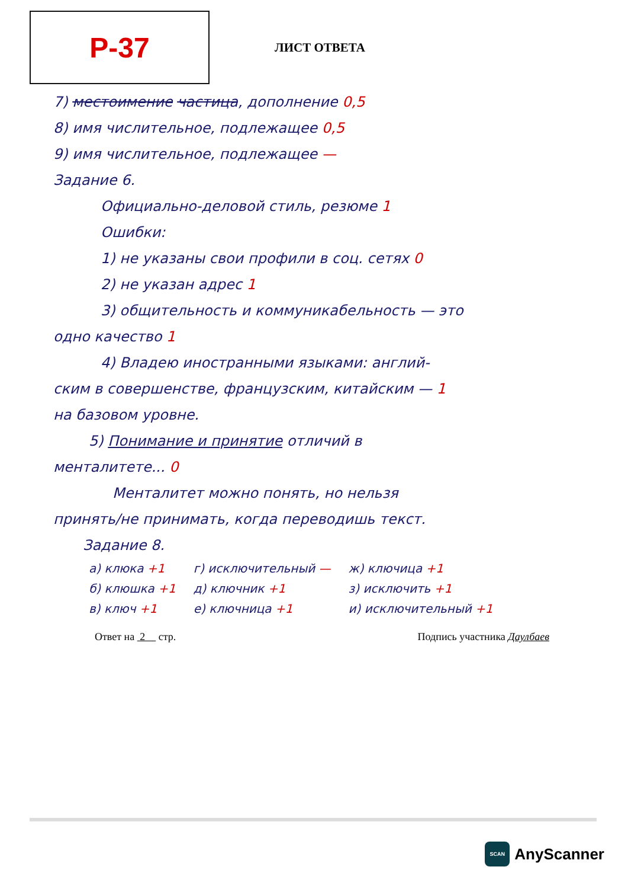Р-37
ЛИСТ ОТВЕТА
7) местоимение частица, дополнение 0,5
8) имя числительное, подлежащее 0,5
9) имя числительное, подлежащее —
Задание 6.
Официально-деловой стиль, резюме 1
Ошибки:
1) не указаны свои профили в соц. сетях 0
2) не указан адрес 1
3) общительность и коммуникабельность — это
одно качество 1
4) Владею иностранными языками: англий-
ским в совершенстве, французским, китайским — 1
на базовом уровне.
5) Понимание и принятие отличий в
менталитете... 0
Менталитет можно понять, но нельзя
принять/не принимать, когда переводишь текст.
Задание 8.
а) клюка +1
б) клюшка +1
в) ключ +1
г) исключительный —
д) ключник +1
е) ключница +1
ж) ключица +1
з) исключить +1
и) исключительный +1
Ответ на 2 стр. Подпись участника Даулбаев
SCAN
AnyScanner